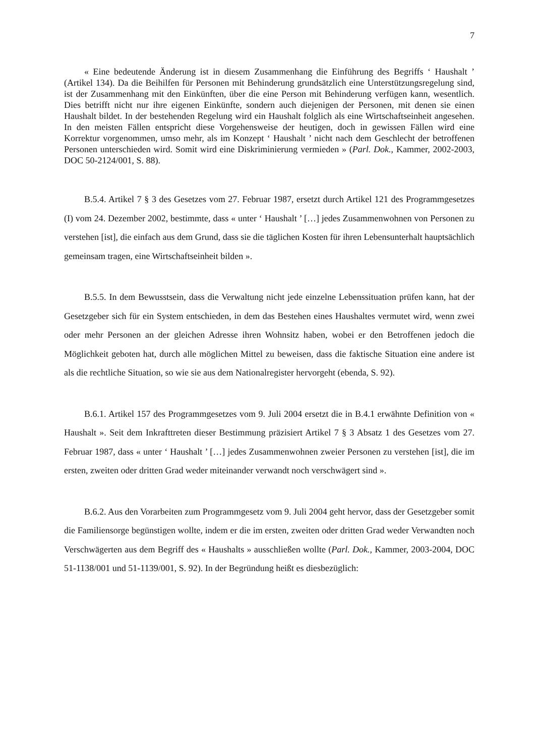7
« Eine bedeutende Änderung ist in diesem Zusammenhang die Einführung des Begriffs ‘ Haushalt ’ (Artikel 134). Da die Beihilfen für Personen mit Behinderung grundsätzlich eine Unterstützungsregelung sind, ist der Zusammenhang mit den Einkünften, über die eine Person mit Behinderung verfügen kann, wesentlich. Dies betrifft nicht nur ihre eigenen Einkünfte, sondern auch diejenigen der Personen, mit denen sie einen Haushalt bildet. In der bestehenden Regelung wird ein Haushalt folglich als eine Wirtschaftseinheit angesehen. In den meisten Fällen entspricht diese Vorgehensweise der heutigen, doch in gewissen Fällen wird eine Korrektur vorgenommen, umso mehr, als im Konzept ‘ Haushalt ’ nicht nach dem Geschlecht der betroffenen Personen unterschieden wird. Somit wird eine Diskriminierung vermieden » (Parl. Dok., Kammer, 2002-2003, DOC 50-2124/001, S. 88).
B.5.4. Artikel 7 § 3 des Gesetzes vom 27. Februar 1987, ersetzt durch Artikel 121 des Programmgesetzes (I) vom 24. Dezember 2002, bestimmte, dass « unter ‘ Haushalt ’ […] jedes Zusammenwohnen von Personen zu verstehen [ist], die einfach aus dem Grund, dass sie die täglichen Kosten für ihren Lebensunterhalt hauptsächlich gemeinsam tragen, eine Wirtschaftseinheit bilden ».
B.5.5. In dem Bewusstsein, dass die Verwaltung nicht jede einzelne Lebenssituation prüfen kann, hat der Gesetzgeber sich für ein System entschieden, in dem das Bestehen eines Haushaltes vermutet wird, wenn zwei oder mehr Personen an der gleichen Adresse ihren Wohnsitz haben, wobei er den Betroffenen jedoch die Möglichkeit geboten hat, durch alle möglichen Mittel zu beweisen, dass die faktische Situation eine andere ist als die rechtliche Situation, so wie sie aus dem Nationalregister hervorgeht (ebenda, S. 92).
B.6.1. Artikel 157 des Programmgesetzes vom 9. Juli 2004 ersetzt die in B.4.1 erwähnte Definition von « Haushalt ». Seit dem Inkrafttreten dieser Bestimmung präzisiert Artikel 7 § 3 Absatz 1 des Gesetzes vom 27. Februar 1987, dass « unter ‘ Haushalt ’ […] jedes Zusammenwohnen zweier Personen zu verstehen [ist], die im ersten, zweiten oder dritten Grad weder miteinander verwandt noch verschwägert sind ».
B.6.2. Aus den Vorarbeiten zum Programmgesetz vom 9. Juli 2004 geht hervor, dass der Gesetzgeber somit die Familiensorge begünstigen wollte, indem er die im ersten, zweiten oder dritten Grad weder Verwandten noch Verschwägerten aus dem Begriff des « Haushalts » ausschließen wollte (Parl. Dok., Kammer, 2003-2004, DOC 51-1138/001 und 51-1139/001, S. 92). In der Begründung heißt es diesbezüglich: